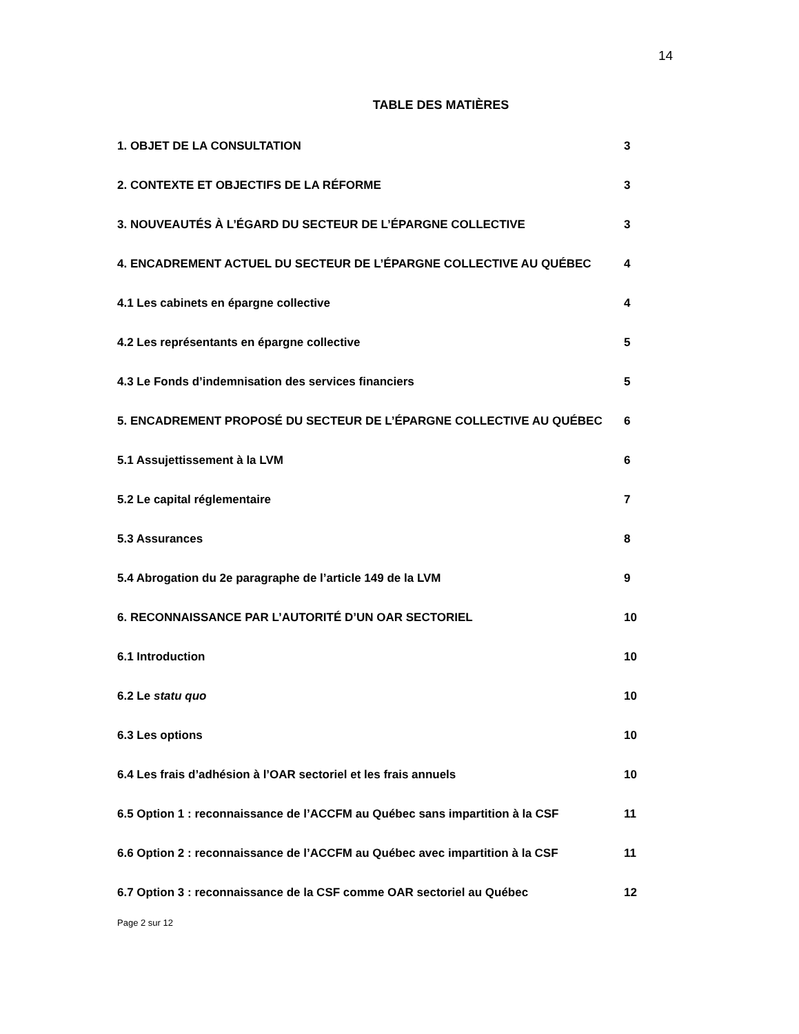14
TABLE DES MATIÈRES
1. OBJET DE LA CONSULTATION 3
2. CONTEXTE ET OBJECTIFS DE LA RÉFORME 3
3. NOUVEAUTÉS À L’ÉGARD DU SECTEUR DE L’ÉPARGNE COLLECTIVE 3
4. ENCADREMENT ACTUEL DU SECTEUR DE L’ÉPARGNE COLLECTIVE AU QUÉBEC 4
4.1 Les cabinets en épargne collective 4
4.2 Les représentants en épargne collective 5
4.3 Le Fonds d’indemnisation des services financiers 5
5. ENCADREMENT PROPOSÉ DU SECTEUR DE L’ÉPARGNE COLLECTIVE AU QUÉBEC 6
5.1 Assujettissement à la LVM 6
5.2 Le capital réglementaire 7
5.3 Assurances 8
5.4 Abrogation du 2e paragraphe de l’article 149 de la LVM 9
6. RECONNAISSANCE PAR L’AUTORITÉ D’UN OAR SECTORIEL 10
6.1 Introduction 10
6.2 Le statu quo 10
6.3 Les options 10
6.4 Les frais d’adhésion à l’OAR sectoriel et les frais annuels 10
6.5 Option 1 : reconnaissance de l’ACCFM au Québec sans impartition à la CSF
11
6.6 Option 2 : reconnaissance de l’ACCFM au Québec avec impartition à la CSF
11
6.7 Option 3 : reconnaissance de la CSF comme OAR sectoriel au Québec 12
Page 2 sur 12